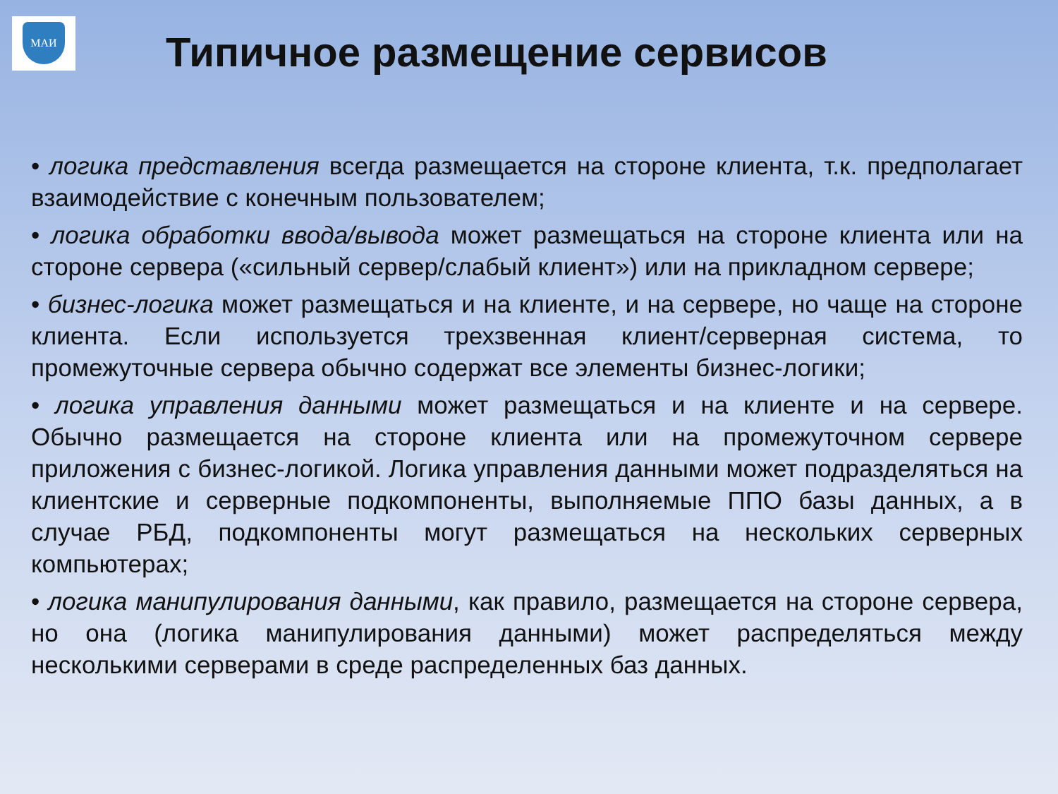МАИ
Типичное размещение сервисов
• логика представления всегда размещается на стороне клиента, т.к. предполагает взаимодействие с конечным пользователем;
• логика обработки ввода/вывода может размещаться на стороне клиента или на стороне сервера («сильный сервер/слабый клиент») или на прикладном сервере;
• бизнес-логика может размещаться и на клиенте, и на сервере, но чаще на стороне клиента. Если используется трехзвенная клиент/серверная система, то промежуточные сервера обычно содержат все элементы бизнес-логики;
• логика управления данными может размещаться и на клиенте и на сервере. Обычно размещается на стороне клиента или на промежуточном сервере приложения с бизнес-логикой. Логика управления данными может подразделяться на клиентские и серверные подкомпоненты, выполняемые ППО базы данных, а в случае РБД, подкомпоненты могут размещаться на нескольких серверных компьютерах;
• логика манипулирования данными, как правило, размещается на стороне сервера, но она (логика манипулирования данными) может распределяться между несколькими серверами в среде распределенных баз данных.